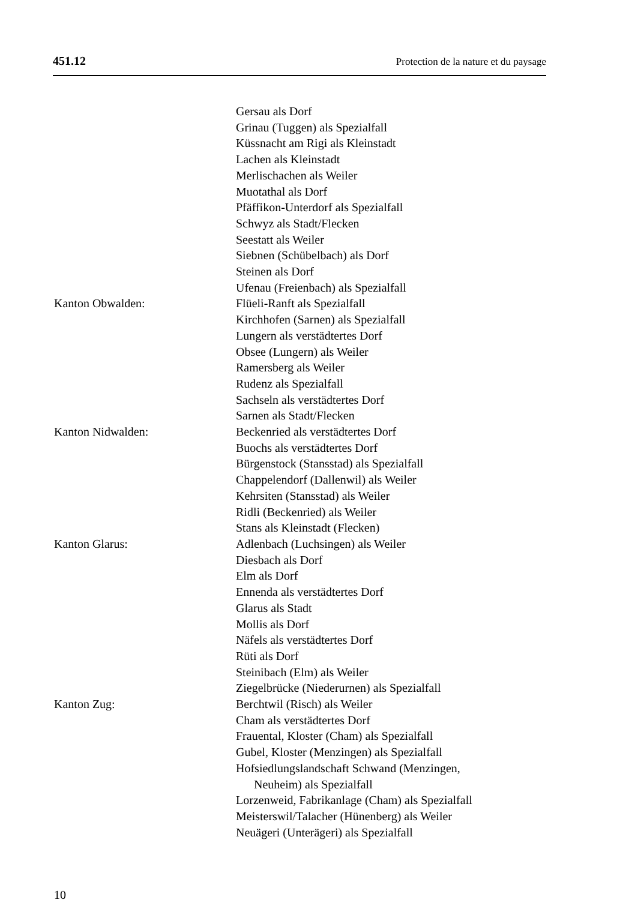451.12 Protection de la nature et du paysage
Gersau als Dorf
Grinau (Tuggen) als Spezialfall
Küssnacht am Rigi als Kleinstadt
Lachen als Kleinstadt
Merlischachen als Weiler
Muotathal als Dorf
Pfäffikon-Unterdorf als Spezialfall
Schwyz als Stadt/Flecken
Seestatt als Weiler
Siebnen (Schübelbach) als Dorf
Steinen als Dorf
Ufenau (Freienbach) als Spezialfall
Kanton Obwalden: Flüeli-Ranft als Spezialfall
Kirchhofen (Sarnen) als Spezialfall
Lungern als verstädtertes Dorf
Obsee (Lungern) als Weiler
Ramersberg als Weiler
Rudenz als Spezialfall
Sachseln als verstädtertes Dorf
Sarnen als Stadt/Flecken
Kanton Nidwalden: Beckenried als verstädtertes Dorf
Buochs als verstädtertes Dorf
Bürgenstock (Stansstad) als Spezialfall
Chappelendorf (Dallenwil) als Weiler
Kehrsiten (Stansstad) als Weiler
Ridli (Beckenried) als Weiler
Stans als Kleinstadt (Flecken)
Kanton Glarus: Adlenbach (Luchsingen) als Weiler
Diesbach als Dorf
Elm als Dorf
Ennenda als verstädtertes Dorf
Glarus als Stadt
Mollis als Dorf
Näfels als verstädtertes Dorf
Rüti als Dorf
Steinibach (Elm) als Weiler
Ziegelbrücke (Niederurnen) als Spezialfall
Kanton Zug: Berchtwil (Risch) als Weiler
Cham als verstädtertes Dorf
Frauental, Kloster (Cham) als Spezialfall
Gubel, Kloster (Menzingen) als Spezialfall
Hofsiedlungslandschaft Schwand (Menzingen,
Neuheim) als Spezialfall
Lorzenweid, Fabrikanlage (Cham) als Spezialfall
Meisterswil/Talacher (Hünenberg) als Weiler
Neuägeri (Unterägeri) als Spezialfall
10